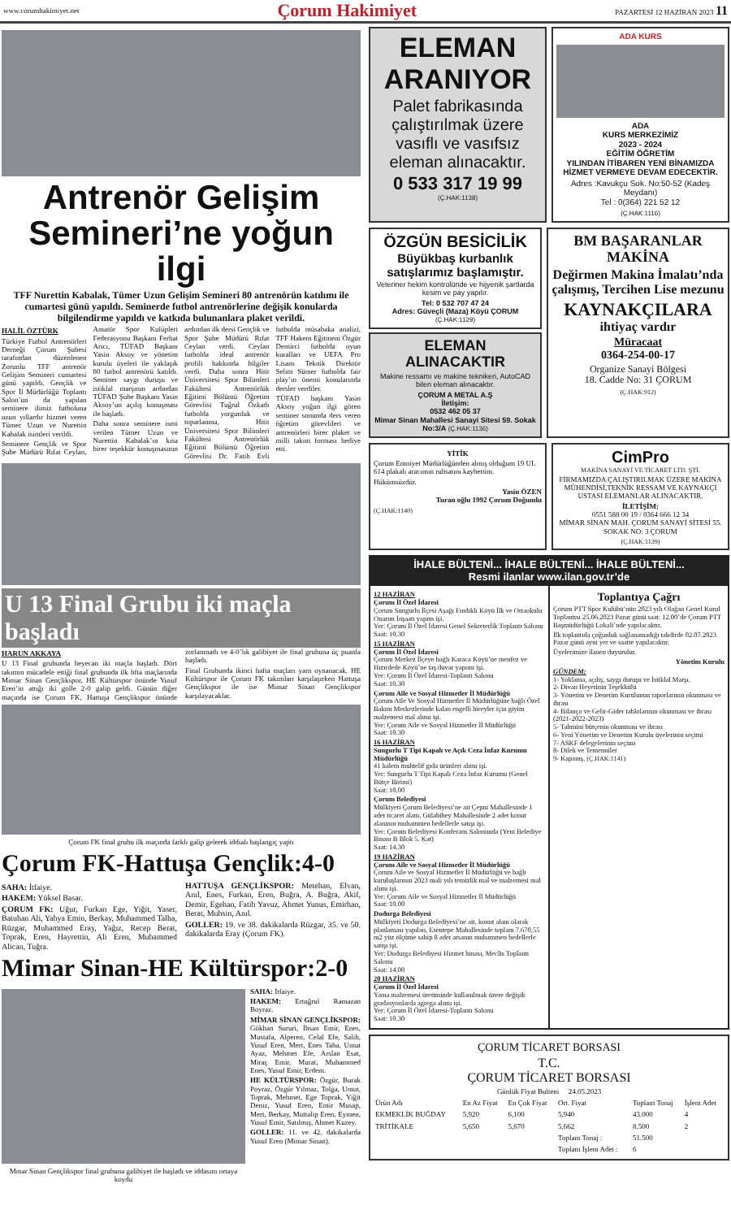www.corumhakimiyet.net Çorum Hakimiyet PAZARTESİ 12 HAZİRAN 2023 11
Antrenör Gelişim Semineri’ne yoğun ilgi
TFF Nurettin Kabalak, Tümer Uzun Gelişim Semineri 80 antrenörün katılımı ile cumartesi günü yapıldı. Seminerde futbol antrenörlerine değişik konularda bilgilendirme yapıldı ve katkıda bulunanlara plaket verildi.
HALİL ÖZTÜRK
Türkiye Futbol Antrenörleri Derneği Çorum Şubesi tarafından düzenlenen Zorunlu TFF antrenör Gelişim Semineri cumartesi günü yapıldı. Gençlik ve Spor İl Müdürlüğü Toplantı Salon’un da yapılan seminere ilimiz futboluna uzun yıllardır hizmet veren Tümer Uzun ve Nurettin Kabalak isimleri verildi.
Seminere Gençlik ve Spor Şube Müdürü Rıfat Ceylan, Amatör Spor Kulüpleri Federasyonu Başkanı Ferhat Arıcı, TÜFAD Başkanı Yasin Aksoy ve yönetim kurulu üyeleri ile yaklaşık 80 futbol antrenörü katıldı. Seminer saygı duruşu ve istiklal marşının ardından TÜFAD Şube Başkanı Yasin Aksoy’un açılış konuşması ile başladı.
Daha sonra seminere ismi verilen Tümer Uzun ve Nurettin Kabalak’ın kısa birer teşekkür konuşmasının ardından ilk dersi Gençlik ve Spor Şube Müdürü Rıfat Ceylan verdi. Ceylan futbolda ideal antrenör profili hakkında bilgiler verdi. Daha sonra Hitit Üniversitesi Spor Bilimleri Fakültesi Antrenörlük Eğitimi Bölümü Öğretim Görevlisi Tuğrul Özkadı futbolda yorgunluk ve toparlanma, Hitit Üniversitesi Spor Bilimleri Fakültesi Antrenörlük Eğitimi Bölümü Öğretim Görevlisi Dr. Fatih Evli futbolda müsabaka analizi, TFF Hakem Eğitmeni Özgür Demirci futbolda oyun kuralları ve UEFA Pro Lisans Teknik Direktör Selim Sümer futbolda fair play’ın önemi konularında dersler verdiler.
TÜFAD başkanı Yasin Aksoy yoğun ilgi gören seminer sonunda ders veren öğretim görevlileri ve antrenörleri birer plaket ve milli takım forması hediye etti.
U 13 Final Grubu iki maçla başladı
HARUN AKKAYA
U 13 Final grubunda heyecan iki maçla başladı. Dört takımın mücadele ettiği final grubunda ilk hfta maçlarında Mimar Sinan Gençlikspor, HE Kültürspor önünde Yusuf Eren’in attığı iki golle 2-0 galip geldi. Günün diğer maçında ise Çorum FK, Hattuşa Gençlikspor önünde zorlanmadı ve 4-0’lık galibiyet ile final grubuna üç puanla başladı.
Final Grubunda ikinci hafta maçları yarn oynanacak. HE Kültürspor ile Çorum FK takımları karşılaşırken Hattuşa Gençlikspor ile ise Mimar Sinan Gençlikspor karşılayacaklar.
Çorum FK final grubu ilk maçında farklı galip gelerek iddialı başlangıç yaptı
Çorum FK-Hattuşa Gençlik:4-0
SAHA: İtfaiye.
HAKEM: Yüksel Basar.
ÇORUM FK: Uğur, Furkan Ege, Yiğit, Yaser, Batuhan Ali, Yahya Emin, Berkay, Muhammed Talha, Rüzgar, Muhammed Eray, Yağız, Recep Berat, Toprak, Eren, Hayrettin, Ali Eren, Muhammed Alican, Tuğra.
HATTUŞA GENÇLİKSPOR: Metehan, Elvan, Anıl, Enes, Furkan, Eren, Buğra, A. Buğra, Akif, Demir, Egehan, Fatih Yavuz, Ahmet Yunus, Emirhan, Berat, Muhsin, Anıl.
GOLLER: 19. ve 38. dakikalarda Rüzgar, 35. ve 50. dakikalarda Eray (Çorum FK).
Mimar Sinan-HE Kültürspor:2-0
Mmar Sinan Gençlikspor final grubuna galibiyet ile başladı ve iddasını ortaya koydu
SAHA: İtfaiye.
HAKEM: Ertuğrul Ramazan Boyraz.
MİMAR SİNAN GENÇLİKSPOR: Gökhan Sururi, İhsan Emir, Enes, Mustafa, Alperen, Celal Efe, Salih, Yusuf Eren, Mert, Enes Taha, Umut Ayaz, Mehmet Efe, Arslan Esat, Miraç Emir, Murat, Muhammed Enes, Yusuf Emir, Erdem.
HE KÜLTÜRSPOR: Özgür, Burak Poyraz, Özgür Yılmaz, Tolga, Umut, Toprak, Mehmet, Ege Toprak, Yiğit Deniz, Yusuf Eren, Emir Musap, Mert, Berkay, Muttalip Eren, Eymen, Yusuf Emir, Satılmış, Ahmet Kuzey.
GOLLER: 11. ve 42. dakikalarda Yusuf Eren (Mimar Sinan).
ELEMAN ARANIYOR
Palet fabrikasında çalıştırılmak üzere vasıflı ve vasıfsız eleman alınacaktır.
0 533 317 19 99
(Ç.HAK:1138)
ADA KURS
ADA
KURS MERKEZİMİZ
2023 - 2024
EĞİTİM ÖĞRETİM
YILINDAN İTİBAREN YENİ BİNAMIZDA HİZMET VERMEYE DEVAM EDECEKTİR.
Adres :Kavukçu Sok. No:50-52 (Kadeş Meydanı)
Tel : 0(364) 221 52 12
(Ç.HAK:1116)
ÖZGÜN BESİCİLİK
Büyükbaş kurbanlık satışlarımız başlamıştır.
Veteriner hekim kontrolünde ve hijyenik şartlarda kesim ve pay yapılır.
Tel: 0 532 707 47 24
Adres: Güveçli (Maza) Köyü ÇORUM (Ç.HAK:1129)
ELEMAN ALINACAKTIR
Makine ressamı ve makine teknikeri, AutoCAD bilen eleman alınacaktır.
ÇORUM A METAL A.Ş
İletişim:
0532 462 05 37
Mimar Sinan Mahallesi Sanayi Sitesi 59. Sokak No:3/A (Ç.HAK:1136)
BM BAŞARANLAR MAKİNA
Değirmen Makina İmalatı’nda çalışmış, Tercihen Lise mezunu
KAYNAKÇILARA
ihtiyaç vardır
Müracaat
0364-254-00-17
Organize Sanayi Bölgesi
18. Cadde No: 31 ÇORUM
(Ç.HAK:912)
YİTİK
Çorum Emniyet Müdürlüğünden almış olduğum 19 UL 614 plakalı aracımın ruhsatını kaybettim.
Hükümsüzdür.
Yasin ÖZEN
Turan oğlu 1992 Çorum Doğumlu
(Ç.HAK:1140)
CimPro
MAKİNA SANAYİ VE TİCARET LTD. ŞTİ.
FİRMAMIZDA ÇALIŞTIRILMAK ÜZERE MAKİNA MÜHENDİSİ,TEKNİK RESSAM VE KAYNAKÇI USTASI ELEMANLAR ALINACAKTIR.
İLETİŞİM:
0551 588 00 19 / 0364 666 12 34
MİMAR SİNAN MAH. ÇORUM SANAYİ SİTESİ 55. SOKAK NO: 3 ÇORUM
(Ç.HAK:1139)
İHALE BÜLTENİ... İHALE BÜLTENİ... İHALE BÜLTENİ...
Resmi ilanlar www.ilan.gov.tr’de
12 HAZİRAN
Çorum İl Özel İdaresi
Çorum Sungurlu İlçesi Aşağı Fındıklı Köyü İlk ve Ortaokulu Onarım İnşaatı yapım işi.
Yer: Çorum İl Özel İdaresi Genel Sekreterlik Toplantı Salonu
Saat: 10.30
15 HAZİRAN
Çorum İl Özel İdaresi
Çorum Merkez İlçeye bağlı Karaca Köyü’ne menfez ve Hızırdede Köyü’ne taş duvar yapımı işi.
Yer: Çorum İl Özel İdaresi-Toplantı Salonu
Saat: 10.30
Çorum Aile ve Sosyal Hizmetler İl Müdürlüğü
Çorum Aile Ve Sosyal Hizmetler İl Müdürlüğüne bağlı Özel Bakım Merkezlerinde kalan engelli bireyler için giyim malzemesi mal alımı işi.
Yer: Çorum Aile ve Sosyal Hizmetler İl Müdürlüğü
Saat: 10.30
16 HAZİRAN
Sungurlu T Tipi Kapalı ve Açık Ceza İnfaz Kurumu Müdürlüğü
41 kalem muhtelif gıda ürünleri alımı işi.
Yer: Sungurlu T Tipi Kapalı Ceza İnfaz Kurumu (Genel Bütçe Birimi)
Saat: 10.00
Çorum Belediyesi
Mülkiyeti Çorum Belediyesi’ne ait Çepni Mahallesinde 1 adet ticaret alanı, Gülabibey Mahallesinde 2 adet konut alanının muhammen bedellerle satışı işi.
Yer: Çorum Belediyesi Konferans Salonunda (Yeni Belediye Binası B Blok 5. Kat)
Saat: 14.30
19 HAZİRAN
Çorum Aile ve Sosyal Hizmetler İl Müdürlüğü
Çorum Aile ve Sosyal Hizmetler İl Müdürlüğü ve bağlı kuruluşlarının 2023 mali yılı temizlik mal ve malzemesi mal alımı işi.
Yer: Çorum Aile ve Sosyal Hizmetler İl Müdürlüğü
Saat: 10.00
Dodurga Belediyesi
Mülkiyeti Dodurga Belediyesi’ne ait, konut alanı olarak planlaması yapılan, Esentepe Mahallesinde toplam 7.670,55 m2 yüz ölçüme sahip 8 adet arsanın muhammen bedellerle satışı işi.
Yer: Dodurga Belediyesi Hizmet binası, Meclis Toplantı Salonu
Saat: 14.00
20 HAZİRAN
Çorum İl Özel İdaresi
Yama malzemesi üretiminde kullanılmak üzere değişik gradasyonlarda agrega alımı işi.
Yer: Çorum İl Özel İdaresi-Toplantı Salonu
Saat: 10.30
Toplantıya Çağrı
Çorum PTT Spor Kulübü’nün 2023 yılı Olağan Genel Kurul Toplantısı 25.06.2023 Pazar günü saat: 12.00’de Çorum PTT Başmüdürlüğü Lokali’nde yapılacaktır.
İlk toplantıda çoğunluk sağlanamadığı takdirde 02.07.2023 Pazar günü aynı yer ve saatte yapılacaktır.
Üyelerimize ilanen duyurulur.
Yönetim Kurulu
GÜNDEM:
1- Yoklama, açılış, saygı duruşu ve İstiklal Marşı,
2- Divan Heyetinin Teşekkülü
3- Yönetim ve Denetim Kurulunun raporlarının okunması ve ibrası
4- Bilanço ve Gelir-Gider tablolarının okunması ve ibrası (2021-2022-2023)
5- Tahmini bütçenin okunması ve ibrası
6- Yeni Yönetim ve Denetim Kurulu üyelerinin seçimi
7- ASKF delegelerinin seçimi
8- Dilek ve Temenniler
9- Kapanış. (Ç.HAK:1141)
ÇORUM TİCARET BORSASI
T.C.
ÇORUM TİCARET BORSASI
Günlük Fiyat Bulteni 24.05.2023
| Ürün Adı | En Az Fiyat | En Çok Fiyat | Ort. Fiyat | Toplam Tonaj | İşlem Adet |
| --- | --- | --- | --- | --- | --- |
| EKMEKLİK BUĞDAY | 5,920 | 6,100 | 5,940 | 43.000 | 4 |
| TRİTİKALE | 5,650 | 5,670 | 5,662 | 8.500 | 2 |
| | | | Toplam Tonaj : | 51.500 | |
| | | | Toplam İşlem Adet : | 6 | |